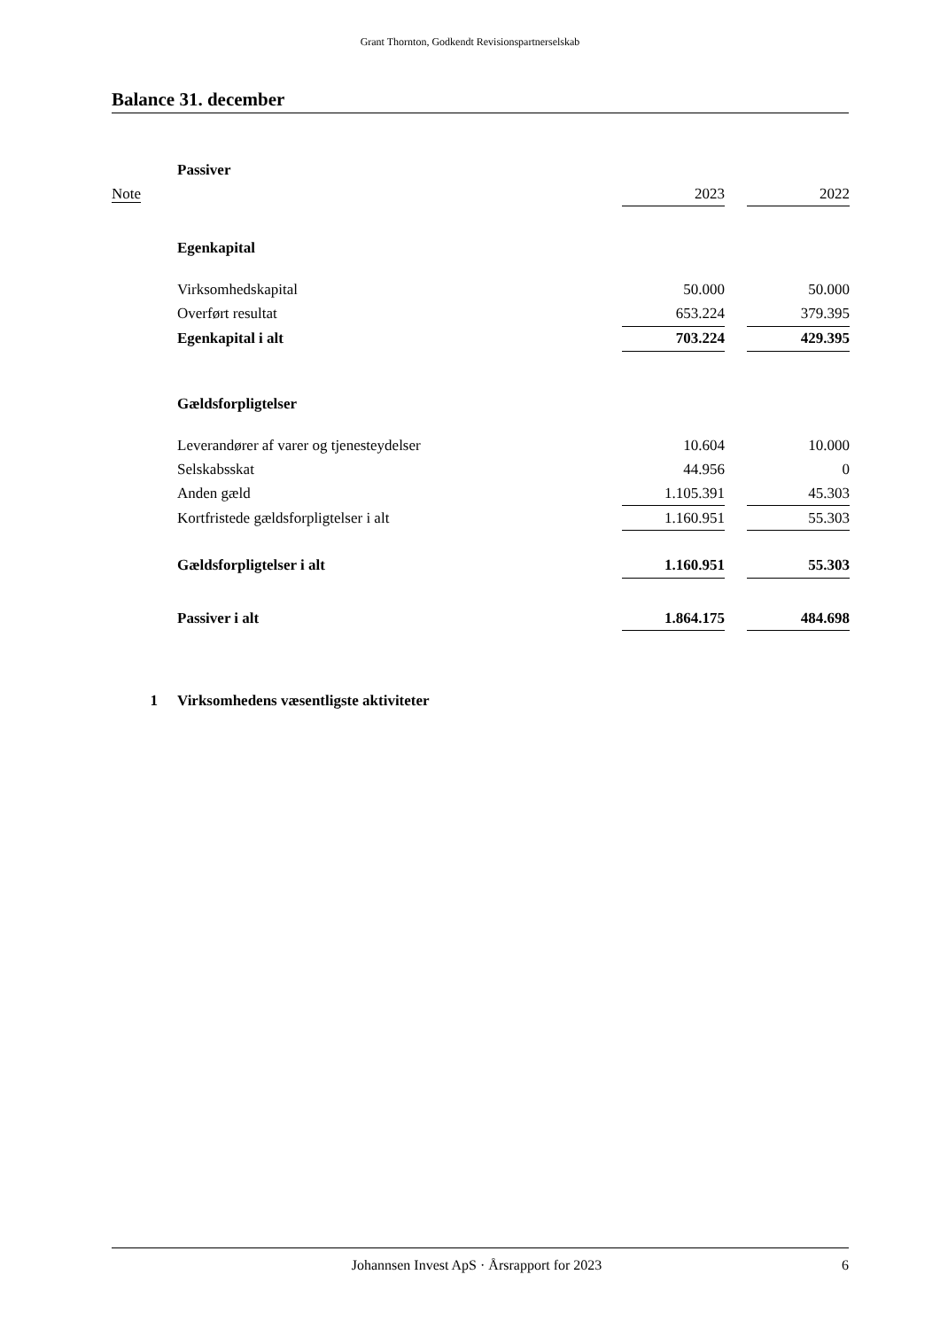Grant Thornton, Godkendt Revisionspartnerselskab
Balance 31. december
| | Passiver | | | |
| Note | | 2023 | | 2022 |
| | Egenkapital | | | |
| | Virksomhedskapital | 50.000 | | 50.000 |
| | Overført resultat | 653.224 | | 379.395 |
| | Egenkapital i alt | 703.224 | | 429.395 |
| | Gældsforpligtelser | | | |
| | Leverandører af varer og tjenesteydelser | 10.604 | | 10.000 |
| | Selskabsskat | 44.956 | | 0 |
| | Anden gæld | 1.105.391 | | 45.303 |
| | Kortfristede gældsforpligtelser i alt | 1.160.951 | | 55.303 |
| | Gældsforpligtelser i alt | 1.160.951 | | 55.303 |
| | Passiver i alt | 1.864.175 | | 484.698 |
| 1 | Virksomhedens væsentligste aktiviteter | | | |
Johannsen Invest ApS · Årsrapport for 2023 6